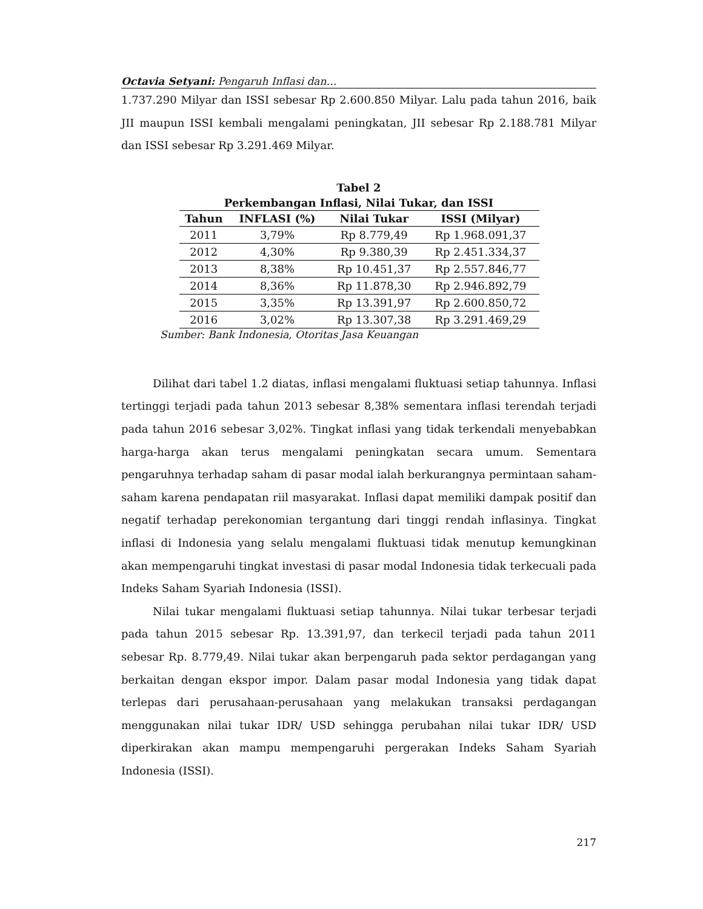Octavia Setyani: Pengaruh Inflasi dan…
1.737.290 Milyar dan ISSI sebesar Rp 2.600.850 Milyar. Lalu pada tahun 2016, baik JII maupun ISSI kembali mengalami peningkatan, JII sebesar Rp 2.188.781 Milyar dan ISSI sebesar Rp 3.291.469 Milyar.
Tabel 2
Perkembangan Inflasi, Nilai Tukar, dan ISSI
| Tahun | INFLASI (%) | Nilai Tukar | ISSI (Milyar) |
| --- | --- | --- | --- |
| 2011 | 3,79% | Rp 8.779,49 | Rp 1.968.091,37 |
| 2012 | 4,30% | Rp 9.380,39 | Rp 2.451.334,37 |
| 2013 | 8,38% | Rp 10.451,37 | Rp 2.557.846,77 |
| 2014 | 8,36% | Rp 11.878,30 | Rp 2.946.892,79 |
| 2015 | 3,35% | Rp 13.391,97 | Rp 2.600.850,72 |
| 2016 | 3,02% | Rp 13.307,38 | Rp 3.291.469,29 |
Sumber: Bank Indonesia, Otoritas Jasa Keuangan
Dilihat dari tabel 1.2 diatas, inflasi mengalami fluktuasi setiap tahunnya. Inflasi tertinggi terjadi pada tahun 2013 sebesar 8,38% sementara inflasi terendah terjadi pada tahun 2016 sebesar 3,02%. Tingkat inflasi yang tidak terkendali menyebabkan harga-harga akan terus mengalami peningkatan secara umum. Sementara pengaruhnya terhadap saham di pasar modal ialah berkurangnya permintaan saham-saham karena pendapatan riil masyarakat. Inflasi dapat memiliki dampak positif dan negatif terhadap perekonomian tergantung dari tinggi rendah inflasinya. Tingkat inflasi di Indonesia yang selalu mengalami fluktuasi tidak menutup kemungkinan akan mempengaruhi tingkat investasi di pasar modal Indonesia tidak terkecuali pada Indeks Saham Syariah Indonesia (ISSI).
Nilai tukar mengalami fluktuasi setiap tahunnya. Nilai tukar terbesar terjadi pada tahun 2015 sebesar Rp. 13.391,97, dan terkecil terjadi pada tahun 2011 sebesar Rp. 8.779,49. Nilai tukar akan berpengaruh pada sektor perdagangan yang berkaitan dengan ekspor impor. Dalam pasar modal Indonesia yang tidak dapat terlepas dari perusahaan-perusahaan yang melakukan transaksi perdagangan menggunakan nilai tukar IDR/ USD sehingga perubahan nilai tukar IDR/ USD diperkirakan akan mampu mempengaruhi pergerakan Indeks Saham Syariah Indonesia (ISSI).
217